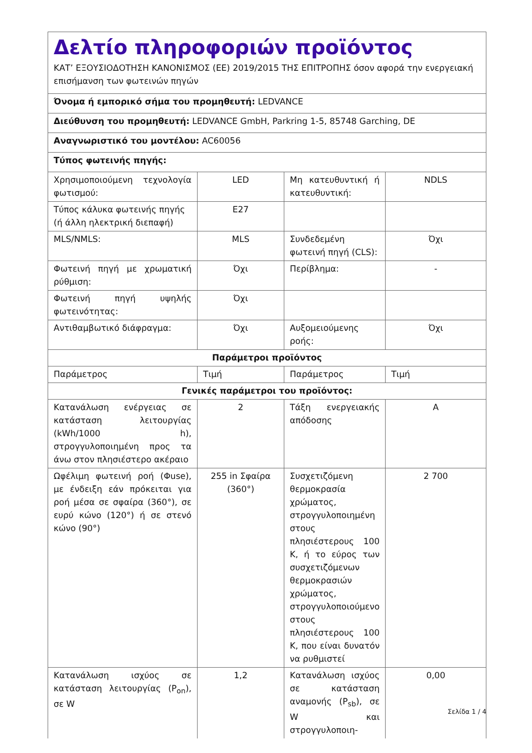| Δελτίο πληροφοριών προϊόντος ΚΑΤ’ ΕΞΟΥΣΙΟΔΟΤΗΣΗ ΚΑΝΟΝΙΣΜΟΣ (ΕΕ) 2019/2015 ΤΗΣ ΕΠΙΤΡΟΠΗΣ όσον αφορά την ενεργειακή επισήμανση των φωτεινών πηγών | | | |
| Όνομα ή εμπορικό σήμα του προμηθευτή: LEDVANCE | | | |
| Διεύθυνση του προμηθευτή: LEDVANCE GmbH, Parkring 1-5, 85748 Garching, DE | | | |
| Αναγνωριστικό του μοντέλου: AC60056 | | | |
| Τύπος φωτεινής πηγής: | | | |
| Χρησιμοποιούμενη τεχνολογία φωτισμού: | LED | Μη κατευθυντική ή κατευθυντική: | NDLS |
| Τύπος κάλυκα φωτεινής πηγής (ή άλλη ηλεκτρική διεπαφή) | E27 | | |
| MLS/NMLS: | MLS | Συνδεδεμένη φωτεινή πηγή (CLS): | Όχι |
| Φωτεινή πηγή με χρωματική ρύθμιση: | Όχι | Περίβλημα: | - |
| Φωτεινή πηγή υψηλής φωτεινότητας: | Όχι | | |
| Αντιθαμβωτικό διάφραγμα: | Όχι | Αυξομειούμενης ροής: | Όχι |
| Παράμετροι προϊόντος | | | |
| Παράμετρος | Τιμή | Παράμετρος | Τιμή |
| Γενικές παράμετροι του προϊόντος: | | | |
| Κατανάλωση ενέργειας σε κατάσταση λειτουργίας (kWh/1000 h), στρογγυλοποιημένη προς τα άνω στον πλησιέστερο ακέραιο | 2 | Τάξη ενεργειακής απόδοσης | A |
| Ωφέλιμη φωτεινή ροή (Φuse), με ένδειξη εάν πρόκειται για ροή μέσα σε σφαίρα (360°), σε ευρύ κώνο (120°) ή σε στενό κώνο (90°) | 255 in Σφαίρα (360°) | Συσχετιζόμενη θερμοκρασία χρώματος, στρογγυλοποιημένη στους πλησιέστερους 100 K, ή το εύρος των συσχετιζόμενων θερμοκρασιών χρώματος, στρογγυλοποιούμενο στους πλησιέστερους 100 K, που είναι δυνατόν να ρυθμιστεί | 2 700 |
| Κατανάλωση ισχύος σε κατάσταση λειτουργίας (P<sub>on</sub>), σε W | 1,2 | Κατανάλωση ισχύος σε κατάσταση αναμονής (P<sub>sb</sub>), σε W και στρογγυλοποιη- | 0,00 |
Σελίδα 1 / 4